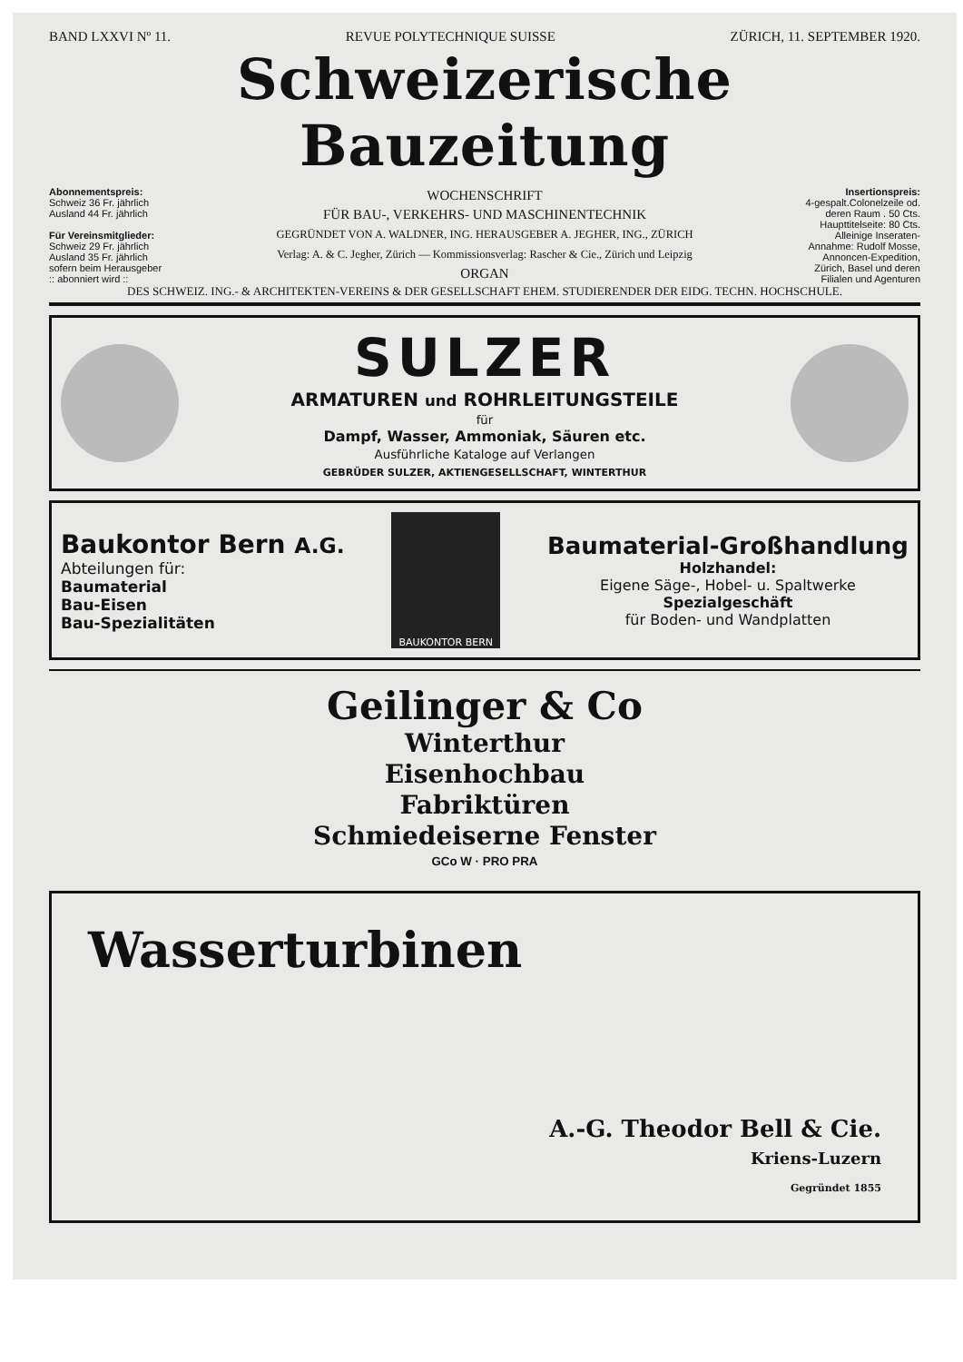BAND LXXVI Nº 11. REVUE POLYTECHNIQUE SUISSE ZÜRICH, 11. SEPTEMBER 1920.
Schweizerische Bauzeitung
Abonnementspreis:
Schweiz 36 Fr. jährlich
Ausland 44 Fr. jährlich
Für Vereinsmitglieder:
Schweiz 29 Fr. jährlich
Ausland 35 Fr. jährlich
sofern beim Herausgeber
:: abonniert wird ::
WOCHENSCHRIFT
FÜR BAU-, VERKEHRS- UND MASCHINENTECHNIK
GEGRÜNDET VON A. WALDNER, ING. HERAUSGEBER A. JEGHER, ING., ZÜRICH
Verlag: A. & C. Jegher, Zürich — Kommissionsverlag: Rascher & Cie., Zürich und Leipzig
ORGAN
Insertionspreis:
4-gespalt.Colonelzeile od. deren Raum . 50 Cts.
Haupttitelseite: 80 Cts.
Alleinige Inseraten-Annahme: Rudolf Mosse, Annoncen-Expedition, Zürich, Basel und deren Filialen und Agenturen
DES SCHWEIZ. ING.- & ARCHITEKTEN-VEREINS & DER GESELLSCHAFT EHEM. STUDIERENDER DER EIDG. TECHN. HOCHSCHULE.
SULZER
ARMATUREN und ROHRLEITUNGSTEILE
für
Dampf, Wasser, Ammoniak, Säuren etc.
Ausführliche Kataloge auf Verlangen
GEBRÜDER SULZER, AKTIENGESELLSCHAFT, WINTERTHUR
Baukontor Bern A.G.
Abteilungen für:
Baumaterial
Bau-Eisen
Bau-Spezialitäten
BAUKONTOR BERN
Baumaterial-Großhandlung
Holzhandel:
Eigene Säge-, Hobel- u. Spaltwerke
Spezialgeschäft
für Boden- und Wandplatten
Geilinger & Co
Winterthur
Eisenhochbau
Fabriktüren
Schmiedeiserne Fenster
GCo W · PRO PRA
Wasserturbinen
A.-G. Theodor Bell & Cie.
Kriens-Luzern
Gegründet 1855